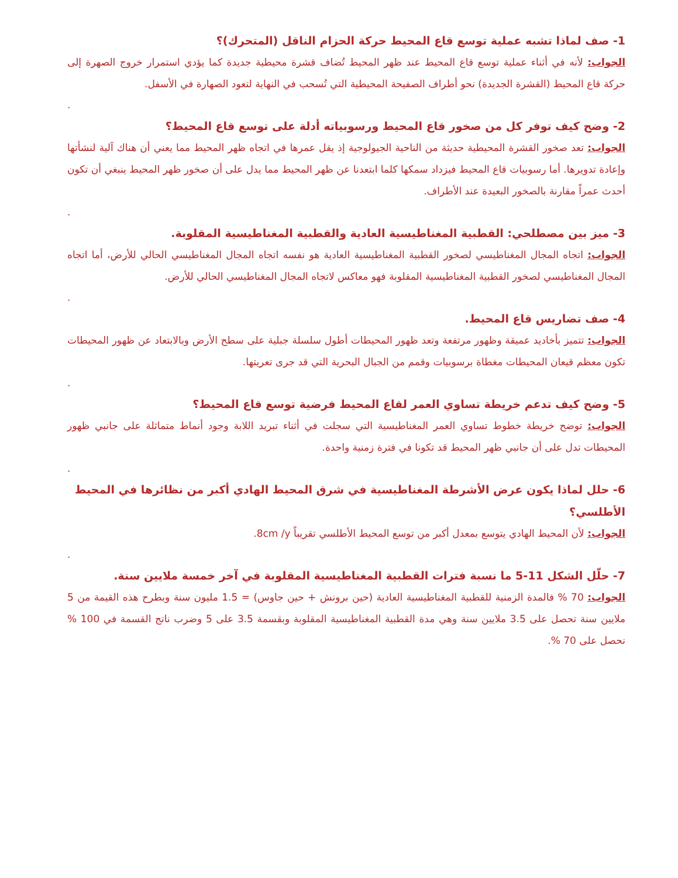1- صف لماذا تشبه عملية توسع قاع المحيط حركة الحزام الناقل (المتحرك)؟
الجواب: لأنه في أثناء عملية توسع قاع المحيط عند ظهر المحيط تُضاف قشرة محيطية جديدة كما يؤدي استمرار خروج الصهرة إلى حركة قاع المحيط (القشرة الجديدة) نحو أطراف الصفيحة المحيطية التي تُسحب في النهاية لتعود الصهارة في الأسفل.
.
2- وضح كيف توفر كل من صخور قاع المحيط ورسوبياته أدلة على توسع قاع المحيط؟
الجواب: تعد صخور القشرة المحيطية حديثة من الناحية الجيولوجية إذ يقل عمرها في اتجاه ظهر المحيط مما يعني أن هناك آلية لنشأتها وإعادة تدويرها. أما رسوبيات قاع المحيط فيزداد سمكها كلما ابتعدنا عن ظهر المحيط مما يدل على أن صخور ظهر المحيط ينبغي أن تكون أحدث عمراً مقارنة بالصخور البعيدة عند الأطراف.
.
3- ميز بين مصطلحي: القطبية المغناطيسية العادية والقطبية المغناطيسية المقلوبة.
الجواب: اتجاه المجال المغناطيسي لصخور القطبية المغناطيسية العادية هو نفسه اتجاه المجال المغناطيسي الحالي للأرض، أما اتجاه المجال المغناطيسي لصخور القطبية المغناطيسية المقلوبة فهو معاكس لاتجاه المجال المغناطيسي الحالي للأرض.
.
4- صف تضاريس قاع المحيط.
الجواب: تتميز بأخاديد عميقة وظهور مرتفعة وتعد ظهور المحيطات أطول سلسلة جبلية على سطح الأرض وبالابتعاد عن ظهور المحيطات تكون معظم قيعان المحيطات مغطاة برسوبيات وقمم من الجبال البحرية التي قد جرى تعريتها.
.
5- وضح كيف تدعم خريطة تساوي العمر لقاع المحيط فرضية توسع قاع المحيط؟
الجواب: توضح خريطة خطوط تساوي العمر المغناطيسية التي سجلت في أثناء تبريد اللابة وجود أنماط متماثلة على جانبي ظهور المحيطات تدل على أن جانبي ظهر المحيط قد تكونا في فترة زمنية واحدة.
.
6- حلل لماذا يكون عرض الأشرطة المغناطيسية في شرق المحيط الهادي أكبر من نظائرها في المحيط الأطلسي؟
الجواب: لأن المحيط الهادي يتوسع بمعدل أكبر من توسع المحيط الأطلسي تقريباً 8cm /y.
.
7- حلّل الشكل 11-5 ما نسبة فترات القطبية المغناطيسية المقلوبة في آخر خمسة ملايين سنة.
الجواب: 70 % فالمدة الزمنية للقطبية المغناطيسية العادية (حين برونش + حين جاوس) = 1.5 مليون سنة وبطرح هذه القيمة من 5 ملايين سنة تحصل على 3.5 ملايين سنة وهي مدة القطبية المغناطيسية المقلوبة وبقسمة 3.5 على 5 وضرب ناتج القسمة في 100 % نحصل على 70 %.